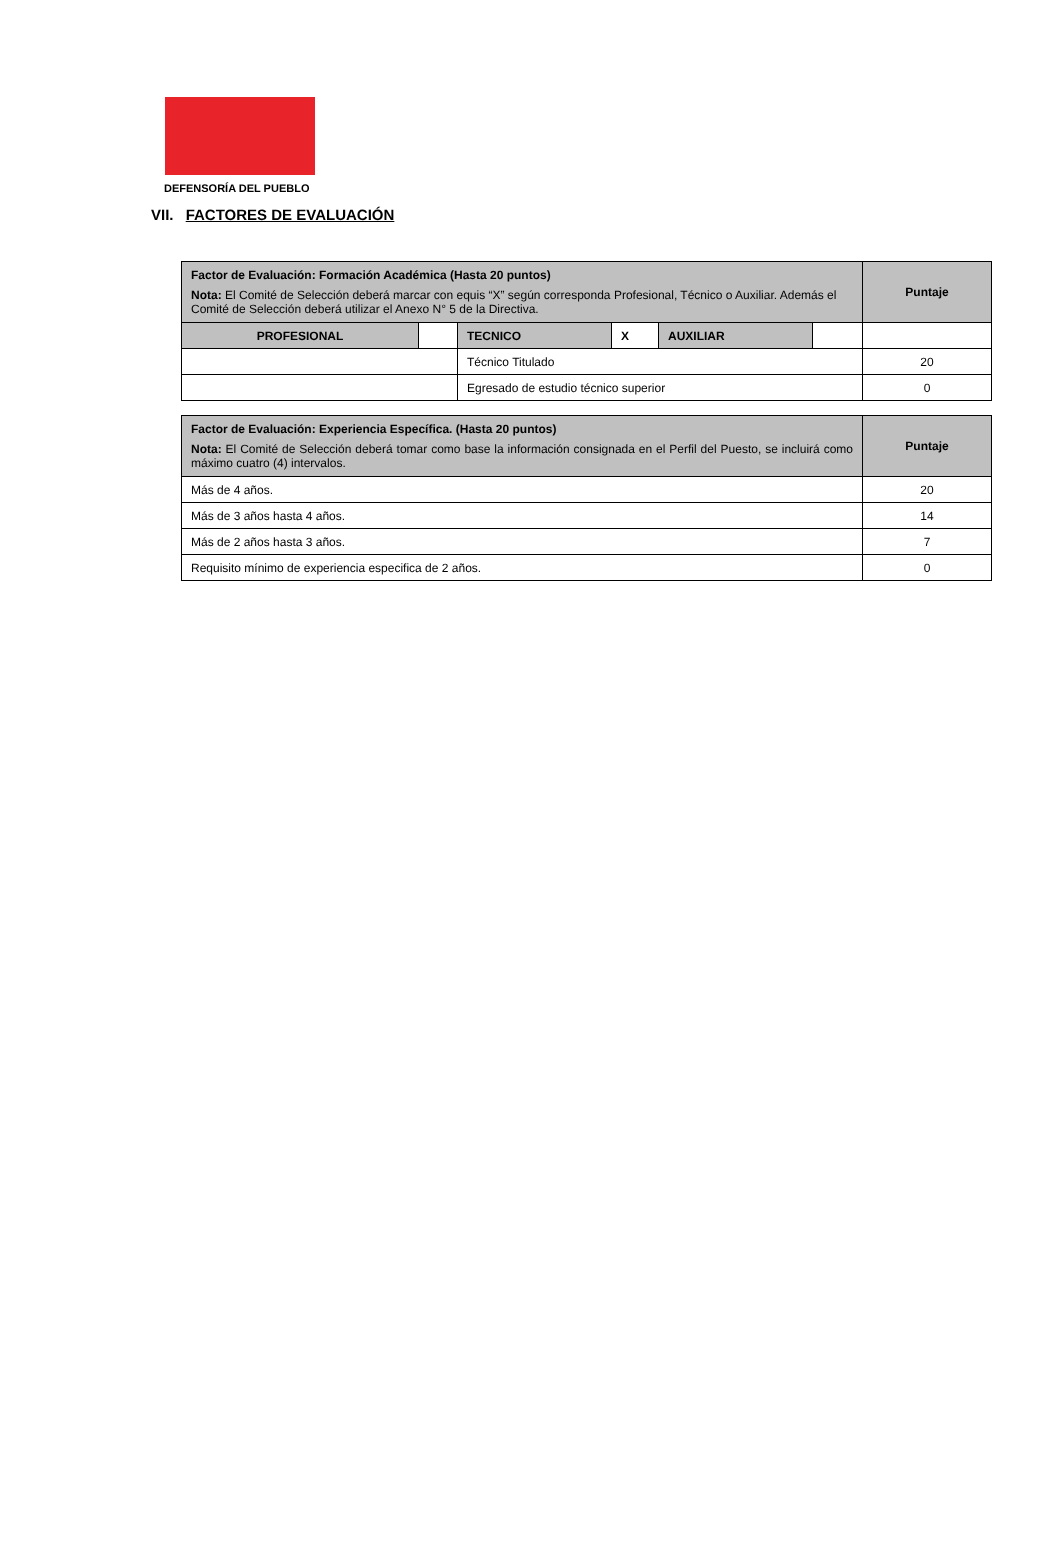DEFENSORÍA DEL PUEBLO
VII. FACTORES DE EVALUACIÓN
| Factor de Evaluación: Formación Académica (Hasta 20 puntos) Nota: El Comité de Selección deberá marcar con equis “X” según corresponda Profesional, Técnico o Auxiliar. Además el Comité de Selección deberá utilizar el Anexo N° 5 de la Directiva. | | | | | | Puntaje |
| PROFESIONAL | | TECNICO | X | AUXILIAR | | |
| | | Técnico Titulado | | | | 20 |
| | | Egresado de estudio técnico superior | | | | 0 |
| Factor de Evaluación: Experiencia Específica. (Hasta 20 puntos) Nota: El Comité de Selección deberá tomar como base la información consignada en el Perfil del Puesto, se incluirá como máximo cuatro (4) intervalos. | Puntaje |
| Más de 4 años. | 20 |
| Más de 3 años hasta 4 años. | 14 |
| Más de 2 años hasta 3 años. | 7 |
| Requisito mínimo de experiencia especifica de 2 años. | 0 |